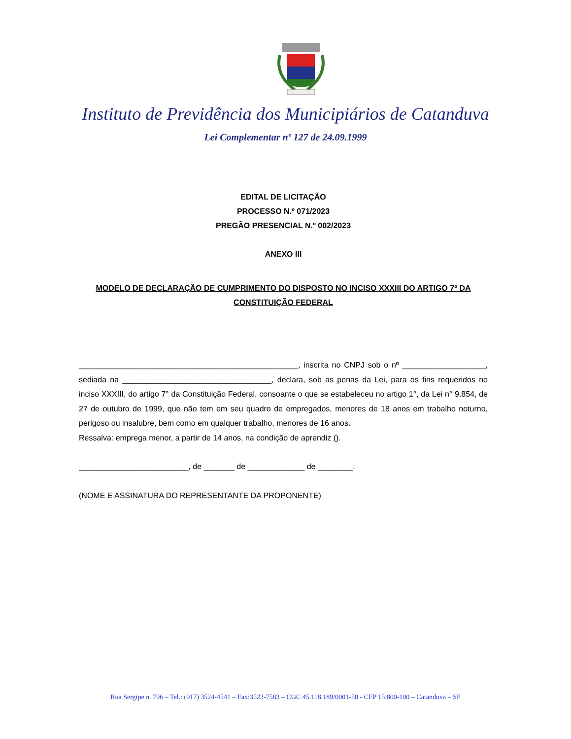Instituto de Previdência dos Municipiários de Catanduva
Lei Complementar nº 127 de 24.09.1999
EDITAL DE LICITAÇÃO
PROCESSO N.º 071/2023
PREGÃO PRESENCIAL N.º 002/2023
ANEXO III
MODELO DE DECLARAÇÃO DE CUMPRIMENTO DO DISPOSTO NO INCISO XXXIII DO ARTIGO 7º DA CONSTITUIÇÃO FEDERAL
__________________________________________________, inscrita no CNPJ sob o nº ___________________, sediada na __________________________________, declara, sob as penas da Lei, para os fins requeridos no inciso XXXIII, do artigo 7° da Constituição Federal, consoante o que se estabeleceu no artigo 1°, da Lei n° 9.854, de 27 de outubro de 1999, que não tem em seu quadro de empregados, menores de 18 anos em trabalho noturno, perigoso ou insalubre, bem como em qualquer trabalho, menores de 16 anos.
Ressalva: emprega menor, a partir de 14 anos, na condição de aprendiz ().
_________________________, de _______ de _____________ de ________.
(NOME E ASSINATURA DO REPRESENTANTE DA PROPONENTE)
Rua Sergipe n. 796 – Tel.: (017) 3524-4541 – Fax:3523-7583 – CGC 45.118.189/0001-50 - CEP 15.800-100 – Catanduva – SP